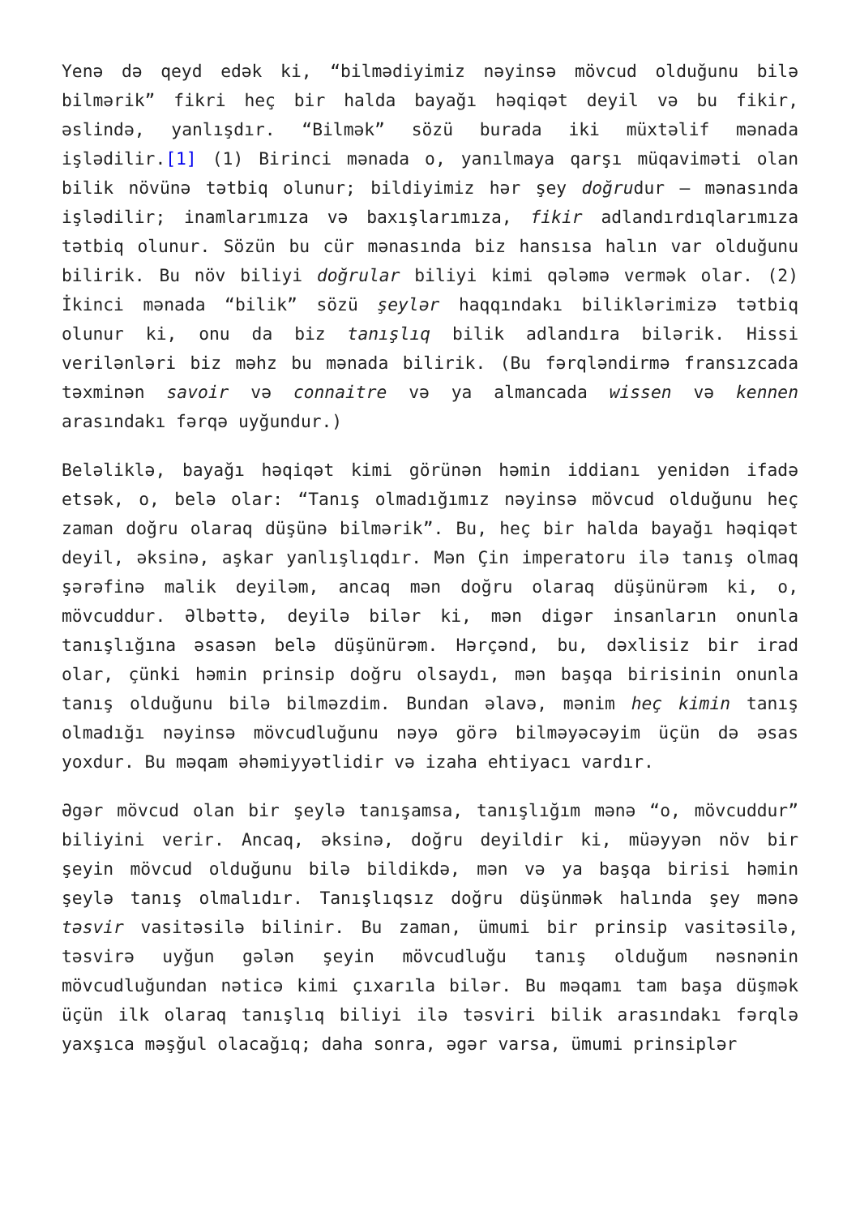Yenə də qeyd edək ki, “bilmədiyimiz nəyinsə mövcud olduğunu bilə bilmərik” fikri heç bir halda bayağı həqiqət deyil və bu fikir, əslində, yanlışdır. “Bilmək” sözü burada iki müxtəlif mənada işlədilir.[1] (1) Birinci mənada o, yanılmaya qarşı müqaviməti olan bilik növünə tətbiq olunur; bildiyimiz hər şey doğrudur – mənasında işlədilir; inamlarımıza və baxışlarımıza, fikir adlandırdıqlarımıza tətbiq olunur. Sözün bu cür mənasında biz hansısa halın var olduğunu bilirik. Bu növ biliyi doğrular biliyi kimi qələmə vermək olar. (2) İkinci mənada “bilik” sözü şeylər haqqındakı biliklərimizə tətbiq olunur ki, onu da biz tanışlıq bilik adlandıra bilərik. Hissi verilənləri biz məhz bu mənada bilirik. (Bu fərqləndirmə fransızcada təxminən savoir və connaitre və ya almancada wissen və kennen arasındakı fərqə uyğundur.)
Beləliklə, bayağı həqiqət kimi görünən həmin iddianı yenidən ifadə etsək, o, belə olar: “Tanış olmadığımız nəyinsə mövcud olduğunu heç zaman doğru olaraq düşünə bilmərik”. Bu, heç bir halda bayağı həqiqət deyil, əksinə, aşkar yanlışlıqdır. Mən Çin imperatoru ilə tanış olmaq şərəfinə malik deyiləm, ancaq mən doğru olaraq düşünürəm ki, o, mövcuddur. Əlbəttə, deyilə bilər ki, mən digər insanların onunla tanışlığına əsasən belə düşünürəm. Hərçənd, bu, dəxlisiz bir irad olar, çünki həmin prinsip doğru olsaydı, mən başqa birisinin onunla tanış olduğunu bilə bilməzdim. Bundan əlavə, mənim heç kimin tanış olmadığı nəyinsə mövcudluğunu nəyə görə bilməyəcəyim üçün də əsas yoxdur. Bu məqam əhəmiyyətlidir və izaha ehtiyacı vardır.
Əgər mövcud olan bir şeylə tanışamsa, tanışlığım mənə “o, mövcuddur” biliyini verir. Ancaq, əksinə, doğru deyildir ki, müəyyən növ bir şeyin mövcud olduğunu bilə bildikdə, mən və ya başqa birisi həmin şeylə tanış olmalıdır. Tanışlıqsız doğru düşünmək halında şey mənə təsvir vasitəsilə bilinir. Bu zaman, ümumi bir prinsip vasitəsilə, təsvirə uyğun gələn şeyin mövcudluğu tanış olduğum nəsnənin mövcudluğundan nəticə kimi çıxarıla bilər. Bu məqamı tam başa düşmək üçün ilk olaraq tanışlıq biliyi ilə təsviri bilik arasındakı fərqlə yaxşıca məşğul olacağıq; daha sonra, əgər varsa, ümumi prinsiplər